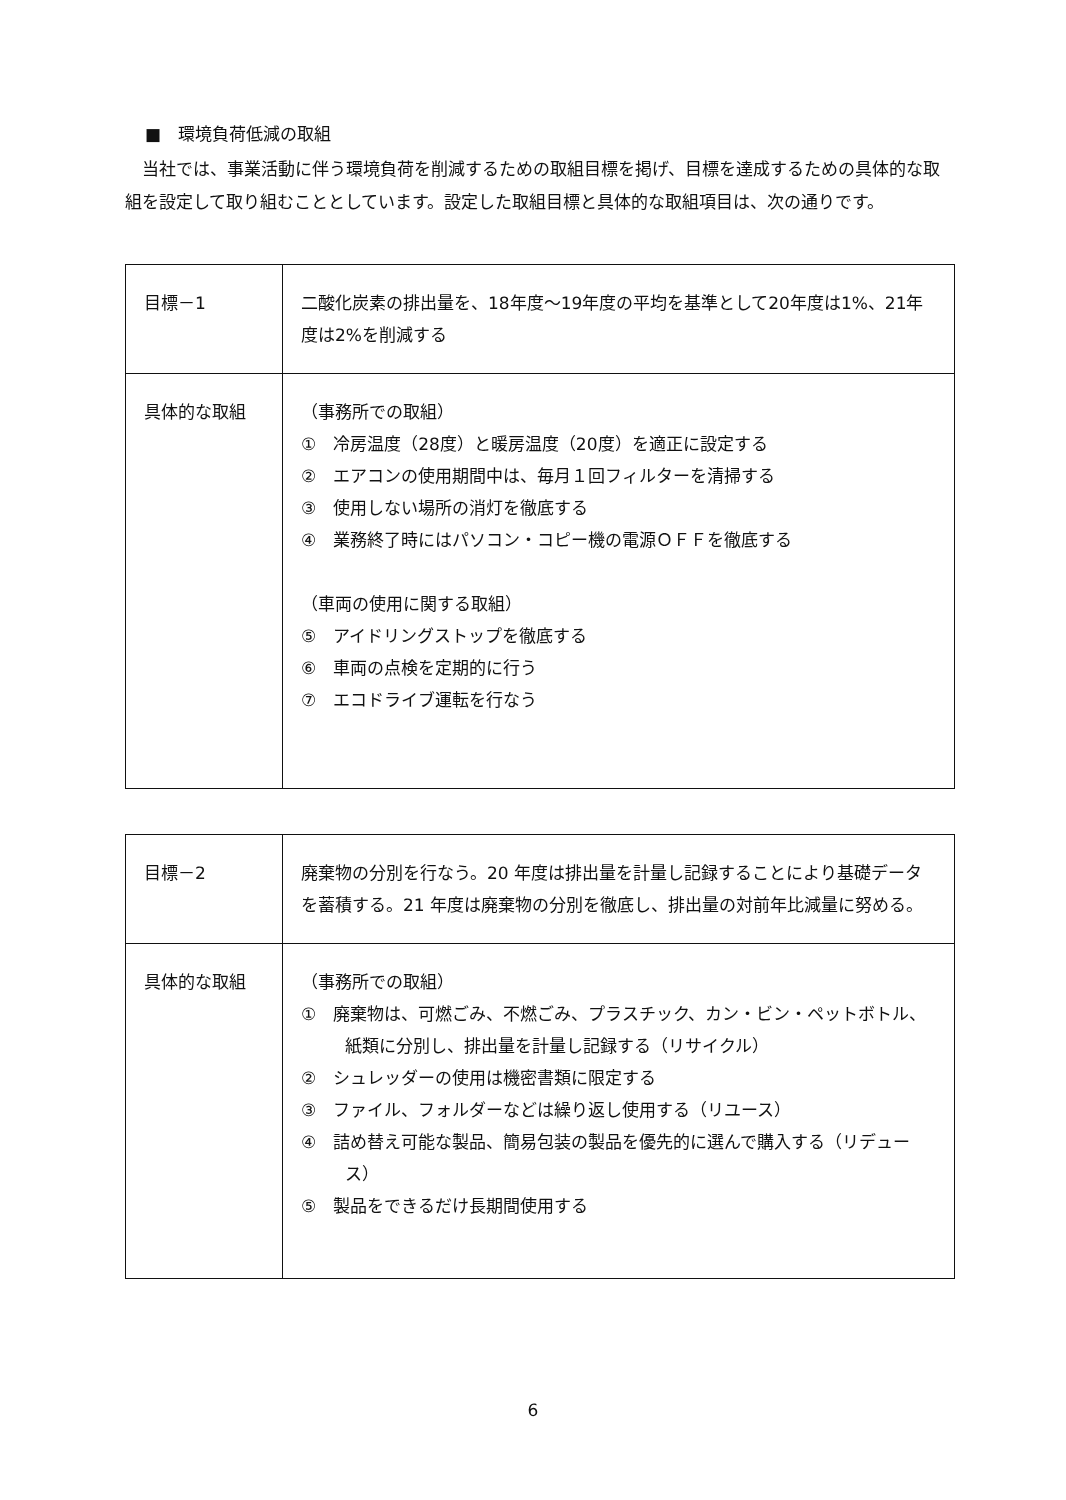■　環境負荷低減の取組
当社では、事業活動に伴う環境負荷を削減するための取組目標を掲げ、目標を達成するための具体的な取組を設定して取り組むこととしています。設定した取組目標と具体的な取組項目は、次の通りです。
| 目標－1 | 二酸化炭素の排出量を、18年度～19年度の平均を基準として20年度は1%、21年度は2%を削減する |
| 具体的な取組 | （事務所での取組） ① 冷房温度（28度）と暖房温度（20度）を適正に設定する ② エアコンの使用期間中は、毎月１回フィルターを清掃する ③ 使用しない場所の消灯を徹底する ④ 業務終了時にはパソコン・コピー機の電源ＯＦＦを徹底する （車両の使用に関する取組） ⑤ アイドリングストップを徹底する ⑥ 車両の点検を定期的に行う ⑦ エコドライブ運転を行なう |
| 目標－2 | 廃棄物の分別を行なう。20 年度は排出量を計量し記録することにより基礎データを蓄積する。21 年度は廃棄物の分別を徹底し、排出量の対前年比減量に努める。 |
| 具体的な取組 | （事務所での取組） ① 廃棄物は、可燃ごみ、不燃ごみ、プラスチック、カン・ビン・ペットボトル、紙類に分別し、排出量を計量し記録する（リサイクル） ② シュレッダーの使用は機密書類に限定する ③ ファイル、フォルダーなどは繰り返し使用する（リユース） ④ 詰め替え可能な製品、簡易包装の製品を優先的に選んで購入する（リデュース） ⑤ 製品をできるだけ長期間使用する |
6